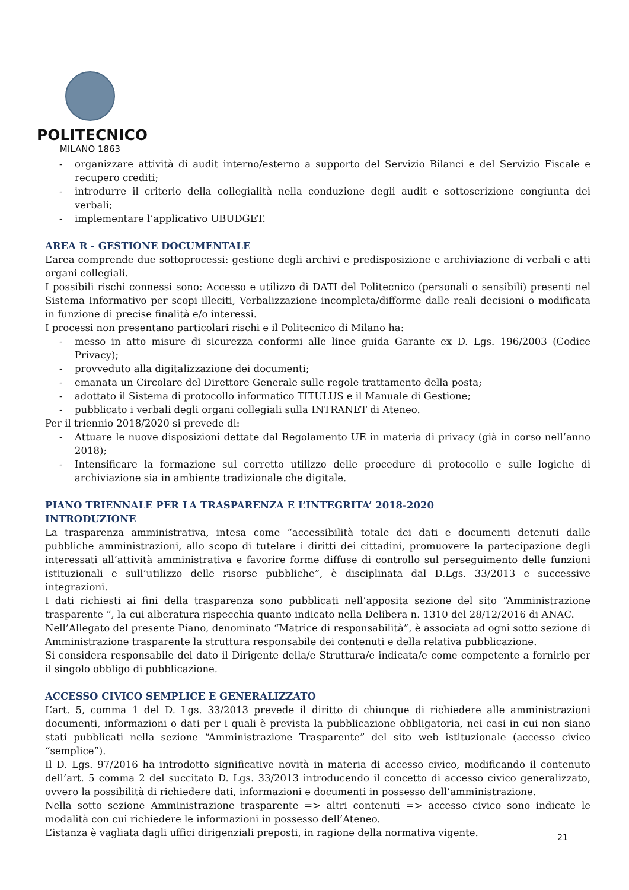POLITECNICO
MILANO 1863
- organizzare attività di audit interno/esterno a supporto del Servizio Bilanci e del Servizio Fiscale e recupero crediti;
- introdurre il criterio della collegialità nella conduzione degli audit e sottoscrizione congiunta dei verbali;
- implementare l’applicativo UBUDGET.
AREA R - GESTIONE DOCUMENTALE
L’area comprende due sottoprocessi: gestione degli archivi e predisposizione e archiviazione di verbali e atti organi collegiali.
I possibili rischi connessi sono: Accesso e utilizzo di DATI del Politecnico (personali o sensibili) presenti nel Sistema Informativo per scopi illeciti, Verbalizzazione incompleta/difforme dalle reali decisioni o modificata in funzione di precise finalità e/o interessi.
I processi non presentano particolari rischi e il Politecnico di Milano ha:
- messo in atto misure di sicurezza conformi alle linee guida Garante ex D. Lgs. 196/2003 (Codice Privacy);
- provveduto alla digitalizzazione dei documenti;
- emanata un Circolare del Direttore Generale sulle regole trattamento della posta;
- adottato il Sistema di protocollo informatico TITULUS e il Manuale di Gestione;
- pubblicato i verbali degli organi collegiali sulla INTRANET di Ateneo.
Per il triennio 2018/2020 si prevede di:
- Attuare le nuove disposizioni dettate dal Regolamento UE in materia di privacy (già in corso nell’anno 2018);
- Intensificare la formazione sul corretto utilizzo delle procedure di protocollo e sulle logiche di archiviazione sia in ambiente tradizionale che digitale.
PIANO TRIENNALE PER LA TRASPARENZA E L’INTEGRITA’ 2018-2020
INTRODUZIONE
La trasparenza amministrativa, intesa come “accessibilità totale dei dati e documenti detenuti dalle pubbliche amministrazioni, allo scopo di tutelare i diritti dei cittadini, promuovere la partecipazione degli interessati all’attività amministrativa e favorire forme diffuse di controllo sul perseguimento delle funzioni istituzionali e sull’utilizzo delle risorse pubbliche”, è disciplinata dal D.Lgs. 33/2013 e successive integrazioni.
I dati richiesti ai fini della trasparenza sono pubblicati nell’apposita sezione del sito “Amministrazione trasparente “, la cui alberatura rispecchia quanto indicato nella Delibera n. 1310 del 28/12/2016 di ANAC.
Nell’Allegato del presente Piano, denominato “Matrice di responsabilità”, è associata ad ogni sotto sezione di Amministrazione trasparente la struttura responsabile dei contenuti e della relativa pubblicazione.
Si considera responsabile del dato il Dirigente della/e Struttura/e indicata/e come competente a fornirlo per il singolo obbligo di pubblicazione.
ACCESSO CIVICO SEMPLICE E GENERALIZZATO
L’art. 5, comma 1 del D. Lgs. 33/2013 prevede il diritto di chiunque di richiedere alle amministrazioni documenti, informazioni o dati per i quali è prevista la pubblicazione obbligatoria, nei casi in cui non siano stati pubblicati nella sezione “Amministrazione Trasparente” del sito web istituzionale (accesso civico “semplice”).
Il D. Lgs. 97/2016 ha introdotto significative novità in materia di accesso civico, modificando il contenuto dell’art. 5 comma 2 del succitato D. Lgs. 33/2013 introducendo il concetto di accesso civico generalizzato, ovvero la possibilità di richiedere dati, informazioni e documenti in possesso dell’amministrazione.
Nella sotto sezione Amministrazione trasparente => altri contenuti => accesso civico sono indicate le modalità con cui richiedere le informazioni in possesso dell’Ateneo.
L’istanza è vagliata dagli uffici dirigenziali preposti, in ragione della normativa vigente.
21